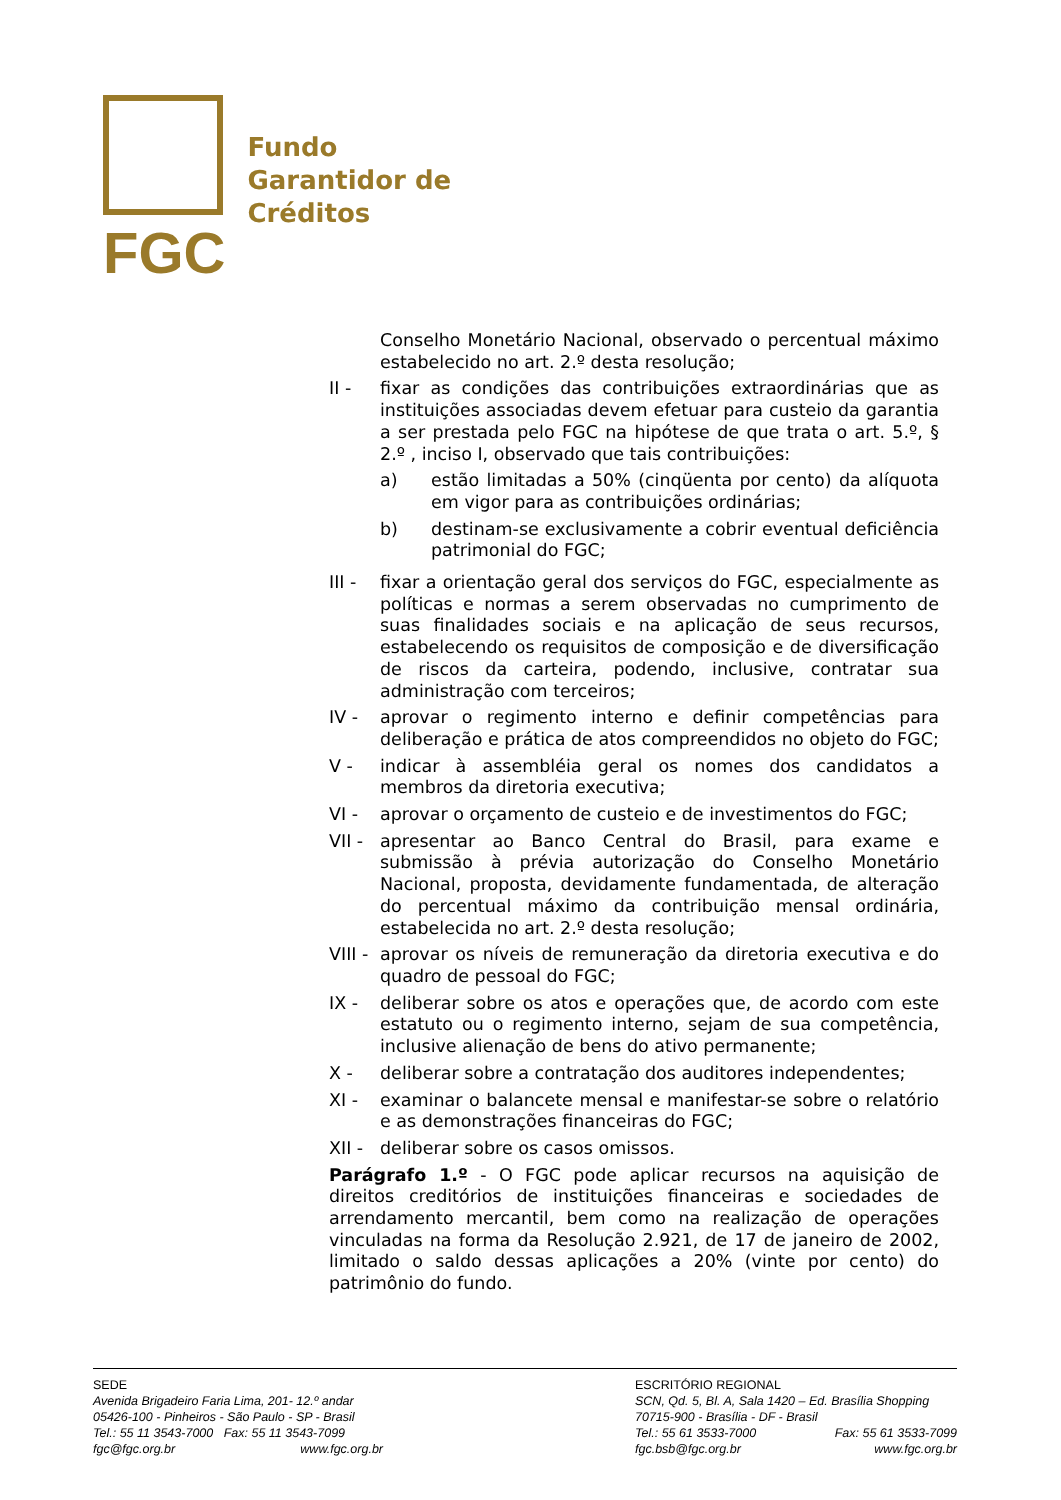FGC
Fundo
Garantidor de
Créditos
Conselho Monetário Nacional, observado o percentual máximo estabelecido no art. 2.º desta resolução;
II - fixar as condições das contribuições extraordinárias que as instituições associadas devem efetuar para custeio da garantia a ser prestada pelo FGC na hipótese de que trata o art. 5.º, § 2.º , inciso I, observado que tais contribuições:
a) estão limitadas a 50% (cinqüenta por cento) da alíquota em vigor para as contribuições ordinárias;
b) destinam-se exclusivamente a cobrir eventual deficiência patrimonial do FGC;
III -
fixar a orientação geral dos serviços do FGC, especialmente as políticas e normas a serem observadas no cumprimento de suas finalidades sociais e na aplicação de seus recursos, estabelecendo os requisitos de composição e de diversificação de riscos da carteira, podendo, inclusive, contratar sua administração com terceiros;
IV - aprovar o regimento interno e definir competências para deliberação e prática de atos compreendidos no objeto do FGC;
V - indicar à assembléia geral os nomes dos candidatos a membros da diretoria executiva;
VI - aprovar o orçamento de custeio e de investimentos do FGC;
VII -
apresentar ao Banco Central do Brasil, para exame e submissão à prévia autorização do Conselho Monetário Nacional, proposta, devidamente fundamentada, de alteração do percentual máximo da contribuição mensal ordinária, estabelecida no art. 2.º desta resolução;
VIII -
aprovar os níveis de remuneração da diretoria executiva e do quadro de pessoal do FGC;
IX - deliberar sobre os atos e operações que, de acordo com este estatuto ou o regimento interno, sejam de sua competência, inclusive alienação de bens do ativo permanente;
X - deliberar sobre a contratação dos auditores independentes;
XI - examinar o balancete mensal e manifestar-se sobre o relatório e as demonstrações financeiras do FGC;
XII -
deliberar sobre os casos omissos.
Parágrafo 1.º - O FGC pode aplicar recursos na aquisição de direitos creditórios de instituições financeiras e sociedades de arrendamento mercantil, bem como na realização de operações vinculadas na forma da Resolução 2.921, de 17 de janeiro de 2002, limitado o saldo dessas aplicações a 20% (vinte por cento) do patrimônio do fundo.
SEDE
Avenida Brigadeiro Faria Lima, 201- 12.º andar
05426-100 - Pinheiros - São Paulo - SP - Brasil
Tel.: 55 11 3543-7000 Fax: 55 11 3543-7099
fgc@fgc.org.br www.fgc.org.br
ESCRITÓRIO REGIONAL
SCN, Qd. 5, Bl. A, Sala 1420 – Ed. Brasília Shopping
70715-900 - Brasília - DF - Brasil
Tel.: 55 61 3533-7000 Fax: 55 61 3533-7099
fgc.bsb@fgc.org.br www.fgc.org.br